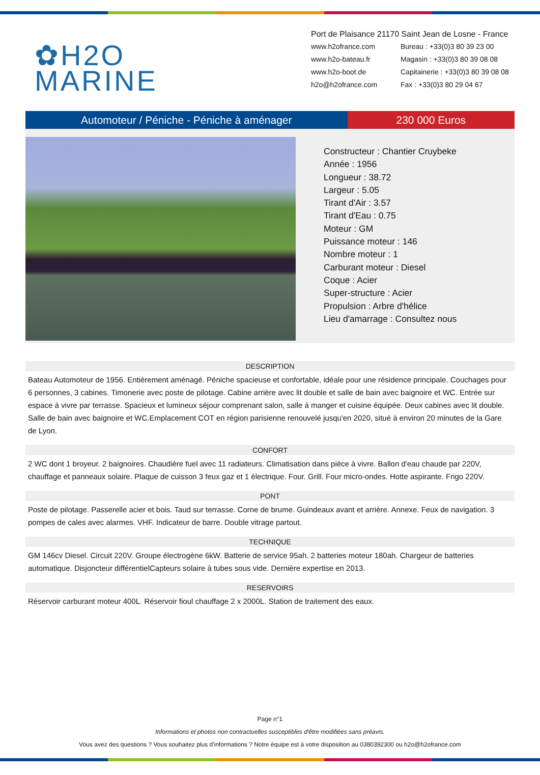✿H2O
MARINE
Port de Plaisance 21170 Saint Jean de Losne - France
www.h2ofrance.com Bureau : +33(0)3 80 39 23 00 www.h2o-bateau.fr Magasin : +33(0)3 80 39 08 08 www.h2o-boot.de Capitainerie : +33(0)3 80 39 08 08 h2o@h2ofrance.com Fax : +33(0)3 80 29 04 67
Automoteur / Péniche - Péniche à aménager
230 000 Euros
Constructeur : Chantier Cruybeke
Année : 1956
Longueur : 38.72
Largeur : 5.05
Tirant d'Air : 3.57
Tirant d'Eau : 0.75
Moteur : GM
Puissance moteur : 146
Nombre moteur : 1
Carburant moteur : Diesel
Coque : Acier
Super-structure : Acier
Propulsion : Arbre d'hélice
Lieu d'amarrage : Consultez nous
DESCRIPTION
Bateau Automoteur de 1956. Entièrement aménagé. Péniche spacieuse et confortable, idéale pour une résidence principale. Couchages pour 6 personnes, 3 cabines. Timonerie avec poste de pilotage. Cabine arrière avec lit double et salle de bain avec baignoire et WC. Entrée sur espace à vivre par terrasse. Spacieux et lumineux séjour comprenant salon, salle à manger et cuisine équipée. Deux cabines avec lit double. Salle de bain avec baignoire et WC.Emplacement COT en région parisienne renouvelé jusqu'en 2020, situé à environ 20 minutes de la Gare de Lyon.
CONFORT
2 WC dont 1 broyeur. 2 baignoires. Chaudière fuel avec 11 radiateurs. Climatisation dans pièce à vivre. Ballon d'eau chaude par 220V, chauffage et panneaux solaire. Plaque de cuisson 3 feux gaz et 1 électrique. Four. Grill. Four micro-ondes. Hotte aspirante. Frigo 220V.
PONT
Poste de pilotage. Passerelle acier et bois. Taud sur terrasse. Corne de brume. Guindeaux avant et arrière. Annexe. Feux de navigation. 3 pompes de cales avec alarmes. VHF. Indicateur de barre. Double vitrage partout.
TECHNIQUE
GM 146cv Diesel. Circuit 220V. Groupe électrogène 6kW. Batterie de service 95ah. 2 batteries moteur 180ah. Chargeur de batteries automatique. Disjoncteur différentielCapteurs solaire à tubes sous vide. Dernière expertise en 2013.
RESERVOIRS
Réservoir carburant moteur 400L. Réservoir fioul chauffage 2 x 2000L. Station de traitement des eaux.
Page n°1
Informations et photos non contractuelles susceptibles d'être modifiées sans préavis.
Vous avez des questions ? Vous souhaitez plus d'informations ? Notre équipe est à votre disposition au 0380392300 ou h2o@h2ofrance.com